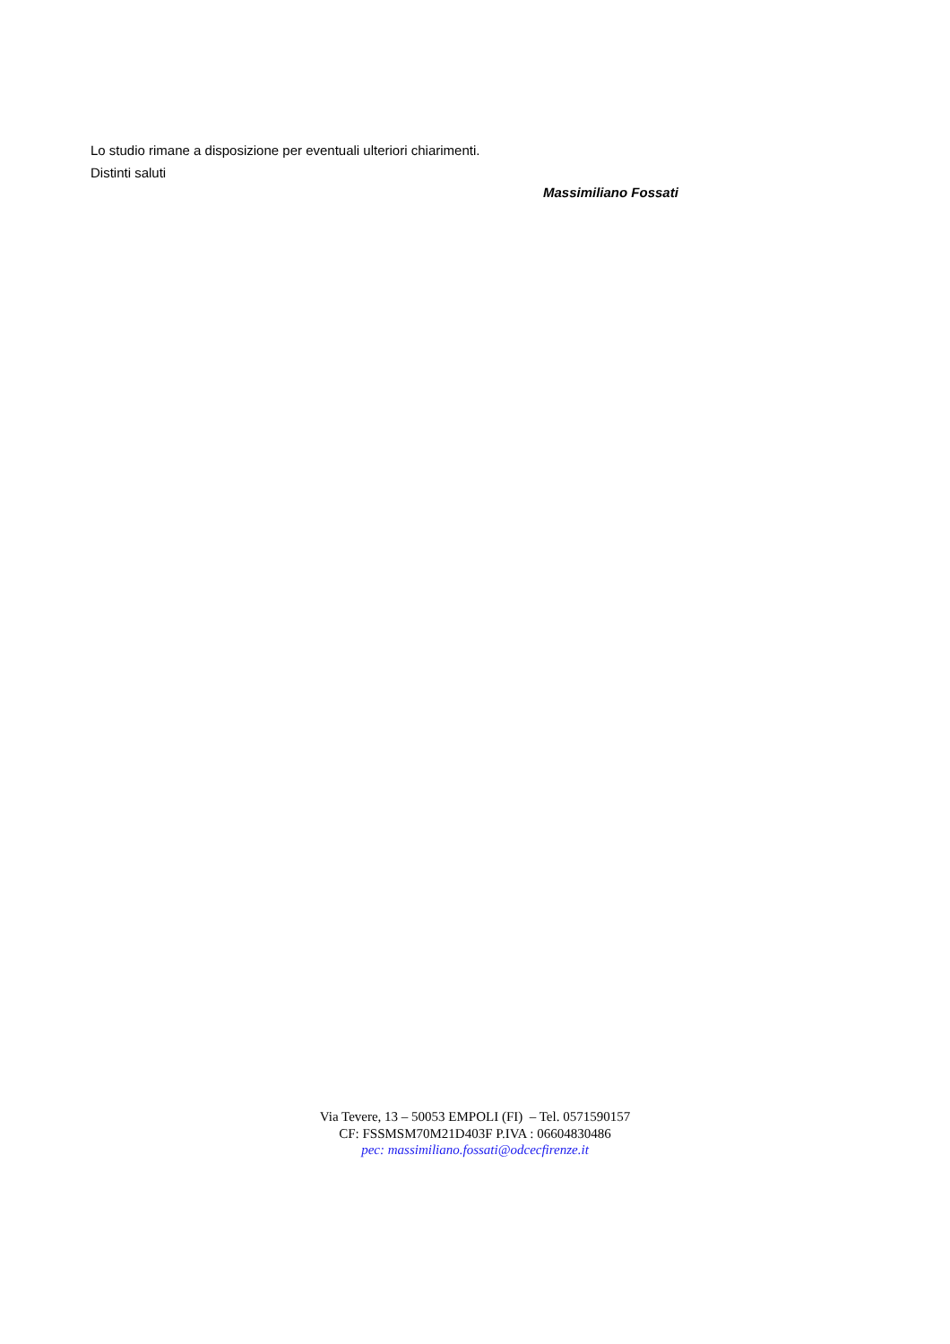Lo studio rimane a disposizione per eventuali ulteriori chiarimenti.
Distinti saluti
Massimiliano Fossati
Via Tevere, 13 – 50053 EMPOLI (FI) – Tel. 0571590157
CF: FSSMSM70M21D403F P.IVA : 06604830486
pec: massimiliano.fossati@odcecfirenze.it